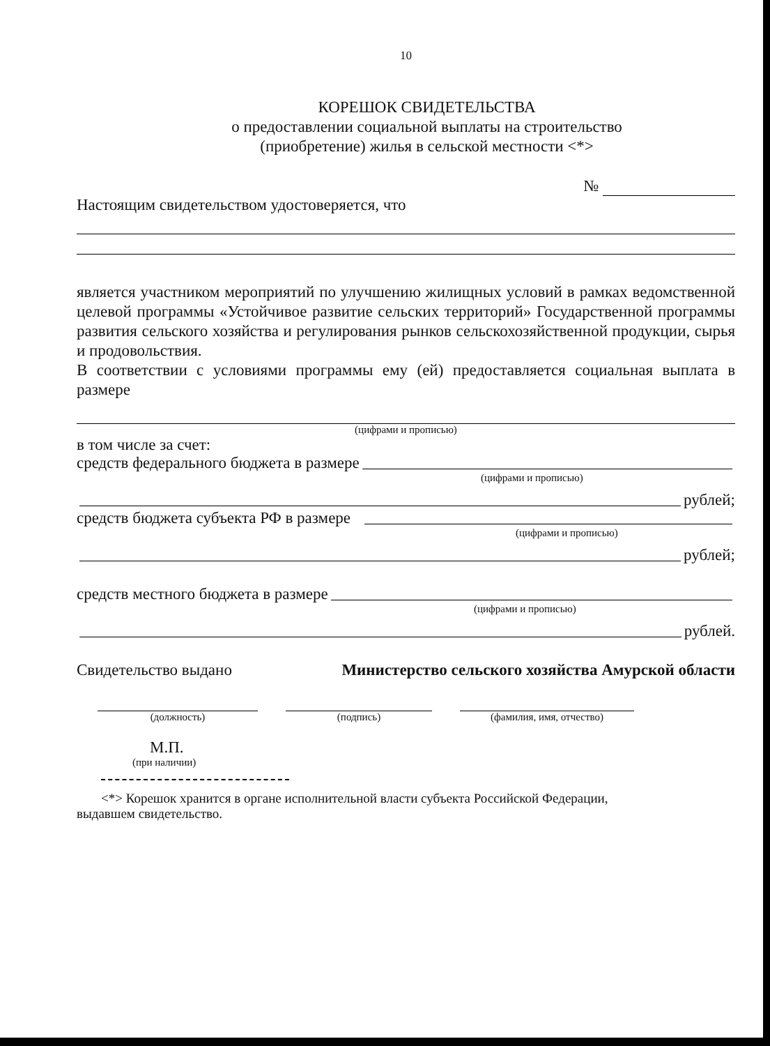10
КОРЕШОК СВИДЕТЕЛЬСТВА
о предоставлении социальной выплаты на строительство
(приобретение) жилья в сельской местности <*>
№
Настоящим свидетельством удостоверяется, что
является участником мероприятий по улучшению жилищных условий в рамках ведомственной целевой программы «Устойчивое развитие сельских территорий» Государственной программы развития сельского хозяйства и регулирования рынков сельскохозяйственной продукции, сырья и продовольствия.
В соответствии с условиями программы ему (ей) предоставляется социальная выплата в размере
(цифрами и прописью)
в том числе за счет:
средств федерального бюджета в размере
(цифрами и прописью)
рублей;
средств бюджета субъекта РФ в размере
(цифрами и прописью)
рублей;
средств местного бюджета в размере
(цифрами и прописью)
рублей.
Свидетельство выдано Министерство сельского хозяйства Амурской области
(должность) (подпись) (фамилия, имя, отчество)
М.П.
(при наличии)
<*> Корешок хранится в органе исполнительной власти субъекта Российской Федерации, выдавшем свидетельство.